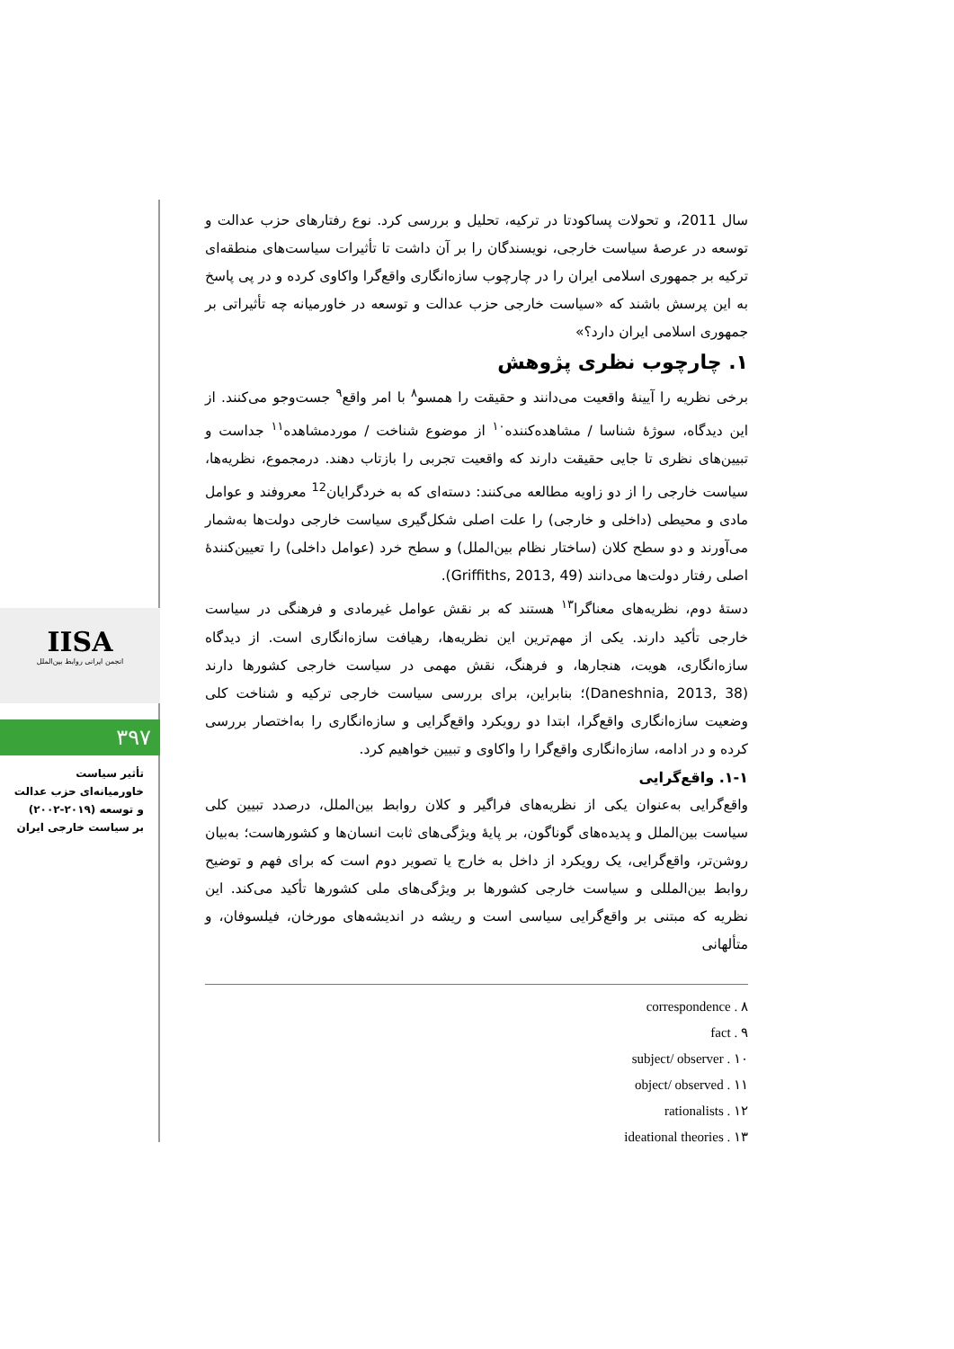IISA
انجمن ایرانی روابط بین‌الملل
۳۹۷
تأثیر سیاست
خاورمیانه‌ای حزب عدالت
و توسعه (۲۰۱۹-۲۰۰۲)
بر سیاست خارجی ایران
سال 2011، و تحولات پساکودتا در ترکیه، تحلیل و بررسی کرد. نوع رفتارهای حزب عدالت و توسعه در عرصهٔ سیاست خارجی، نویسندگان را بر آن داشت تا تأثیرات سیاست‌های منطقه‌ای ترکیه بر جمهوری اسلامی ایران را در چارچوب سازه‌انگاری واقع‌گرا واکاوی کرده و در پی پاسخ به این پرسش باشند که «سیاست خارجی حزب عدالت و توسعه در خاورمیانه چه تأثیراتی بر جمهوری اسلامی ایران دارد؟»
۱. چارچوب نظری پژوهش
برخی نظریه را آیینهٔ واقعیت می‌دانند و حقیقت را همسو<sup>۸</sup> با امر واقع<sup>۹</sup> جست‌وجو می‌کنند. از این دیدگاه، سوژهٔ شناسا / مشاهده‌کننده<sup>۱۰</sup> از موضوع شناخت / موردمشاهده<sup>۱۱</sup> جداست و تبیین‌های نظری تا جایی حقیقت دارند که واقعیت تجربی را بازتاب دهند. درمجموع، نظریه‌ها، سیاست خارجی را از دو زاویه مطالعه می‌کنند: دسته‌ای که به خردگرایان<sup>12</sup> معروفند و عوامل مادی و محیطی (داخلی و خارجی) را علت اصلی شکل‌گیری سیاست خارجی دولت‌ها به‌شمار می‌آورند و دو سطح کلان (ساختار نظام بین‌الملل) و سطح خرد (عوامل داخلی) را تعیین‌کنندهٔ اصلی رفتار دولت‌ها می‌دانند (Griffiths, 2013, 49).
دستهٔ دوم، نظریه‌های معناگرا<sup>۱۳</sup> هستند که بر نقش عوامل غیرمادی و فرهنگی در سیاست خارجی تأکید دارند. یکی از مهم‌ترین این نظریه‌ها، رهیافت سازه‌انگاری است. از دیدگاه سازه‌انگاری، هویت، هنجارها، و فرهنگ، نقش مهمی در سیاست خارجی کشورها دارند (Daneshnia, 2013, 38)؛ بنابراین، برای بررسی سیاست خارجی ترکیه و شناخت کلی وضعیت سازه‌انگاری واقع‌گرا، ابتدا دو رویکرد واقع‌گرایی و سازه‌انگاری را به‌اختصار بررسی کرده و در ادامه، سازه‌انگاری واقع‌گرا را واکاوی و تبیین خواهیم کرد.
۱-۱. واقع‌گرایی
واقع‌گرایی به‌عنوان یکی از نظریه‌های فراگیر و کلان روابط بین‌الملل، درصدد تبیین کلی سیاست بین‌الملل و پدیده‌های گوناگون، بر پایهٔ ویژگی‌های ثابت انسان‌ها و کشورهاست؛ به‌بیان روشن‌تر، واقع‌گرایی، یک رویکرد از داخل به خارج یا تصویر دوم است که برای فهم و توضیح روابط بین‌المللی و سیاست خارجی کشورها بر ویژگی‌های ملی کشورها تأکید می‌کند. این نظریه که مبتنی بر واقع‌گرایی سیاسی است و ریشه در اندیشه‌های مورخان، فیلسوفان، و متألهانی
correspondence . ۸
fact . ۹
subject/ observer . ۱۰
object/ observed . ۱۱
rationalists . ۱۲
ideational theories . ۱۳